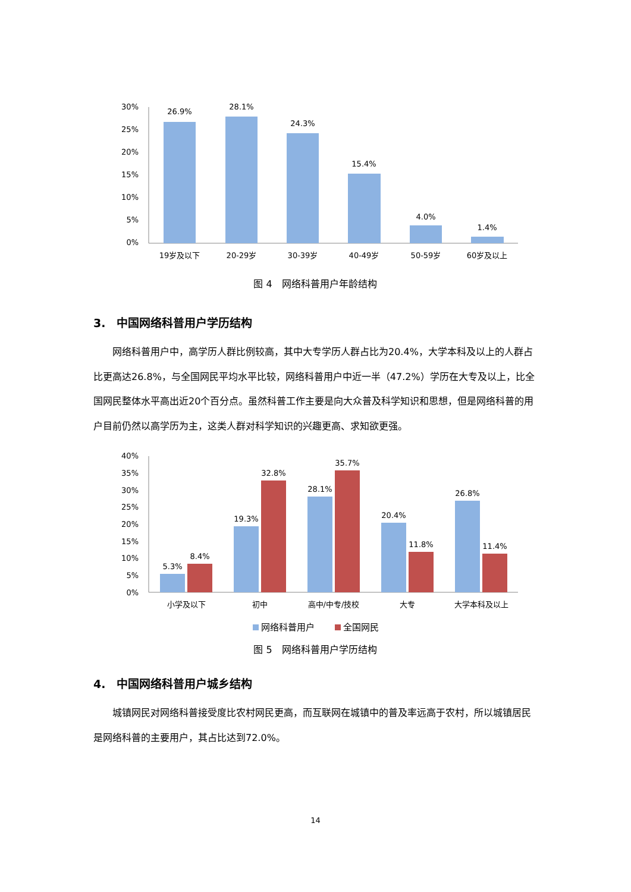30%
25%
20%
15%
10%
5%
0%
26.9%
28.1%
24.3%
15.4%
4.0%
1.4%
19岁及以下
20-29岁
30-39岁
40-49岁
50-59岁
60岁及以上
图 4　网络科普用户年龄结构
3.　中国网络科普用户学历结构
网络科普用户中，高学历人群比例较高，其中大专学历人群占比为20.4%，大学本科及以上的人群占比更高达26.8%，与全国网民平均水平比较，网络科普用户中近一半（47.2%）学历在大专及以上，比全国网民整体水平高出近20个百分点。虽然科普工作主要是向大众普及科学知识和思想，但是网络科普的用户目前仍然以高学历为主，这类人群对科学知识的兴趣更高、求知欲更强。
40%
35%
30%
25%
20%
15%
10%
5%
0%
5.3%
8.4%
19.3%
32.8%
28.1%
35.7%
20.4%
11.8%
26.8%
11.4%
小学及以下
初中
高中/中专/技校
大专
大学本科及以上
网络科普用户
全国网民
图 5　网络科普用户学历结构
4.　中国网络科普用户城乡结构
城镇网民对网络科普接受度比农村网民更高，而互联网在城镇中的普及率远高于农村，所以城镇居民是网络科普的主要用户，其占比达到72.0%。
14